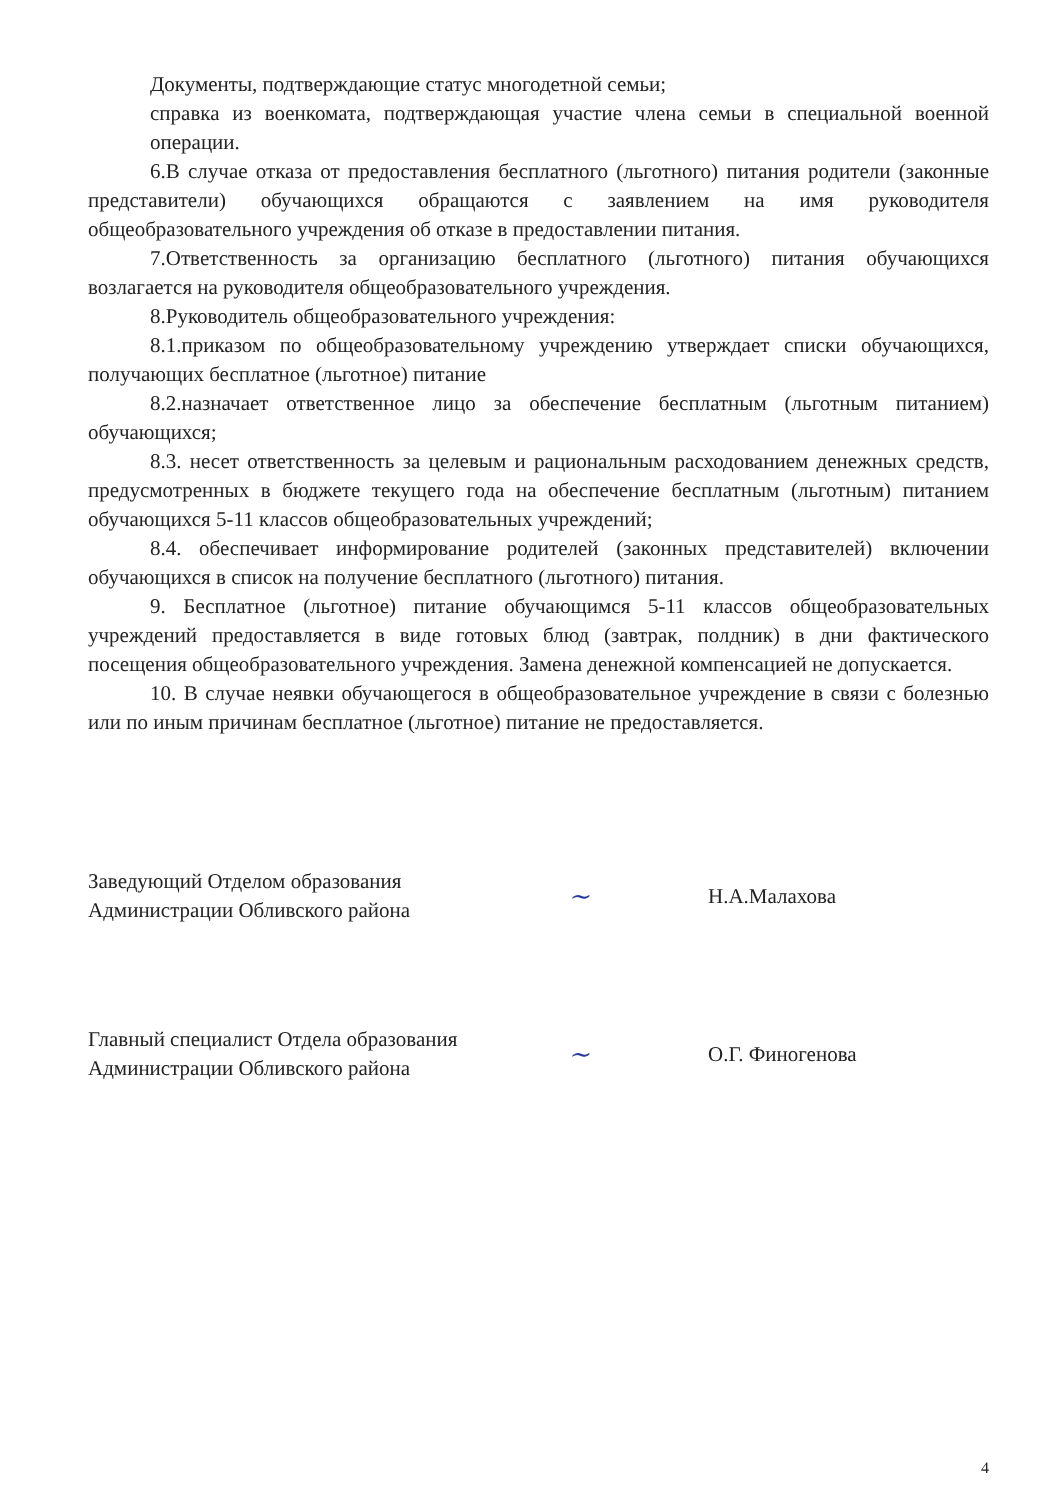Документы, подтверждающие статус многодетной семьи;
справка из военкомата, подтверждающая участие члена семьи в специальной военной операции.
6.В случае отказа от предоставления бесплатного (льготного) питания родители (законные представители) обучающихся обращаются с заявлением на имя руководителя общеобразовательного учреждения об отказе в предоставлении питания.
7.Ответственность за организацию бесплатного (льготного) питания обучающихся возлагается на руководителя общеобразовательного учреждения.
8.Руководитель общеобразовательного учреждения:
8.1.приказом по общеобразовательному учреждению утверждает списки обучающихся, получающих бесплатное (льготное) питание
8.2.назначает ответственное лицо за обеспечение бесплатным (льготным питанием) обучающихся;
8.3. несет ответственность за целевым и рациональным расходованием денежных средств, предусмотренных в бюджете текущего года на обеспечение бесплатным (льготным) питанием обучающихся 5-11 классов общеобразовательных учреждений;
8.4. обеспечивает информирование родителей (законных представителей) включении обучающихся в список на получение бесплатного (льготного) питания.
9. Бесплатное (льготное) питание обучающимся 5-11 классов общеобразовательных учреждений предоставляется в виде готовых блюд (завтрак, полдник) в дни фактического посещения общеобразовательного учреждения. Замена денежной компенсацией не допускается.
10. В случае неявки обучающегося в общеобразовательное учреждение в связи с болезнью или по иным причинам бесплатное (льготное) питание не предоставляется.
Заведующий Отделом образования
Администрации Обливского района
~
Н.А.Малахова
Главный специалист Отдела образования
Администрации Обливского района
~
О.Г. Финогенова
4